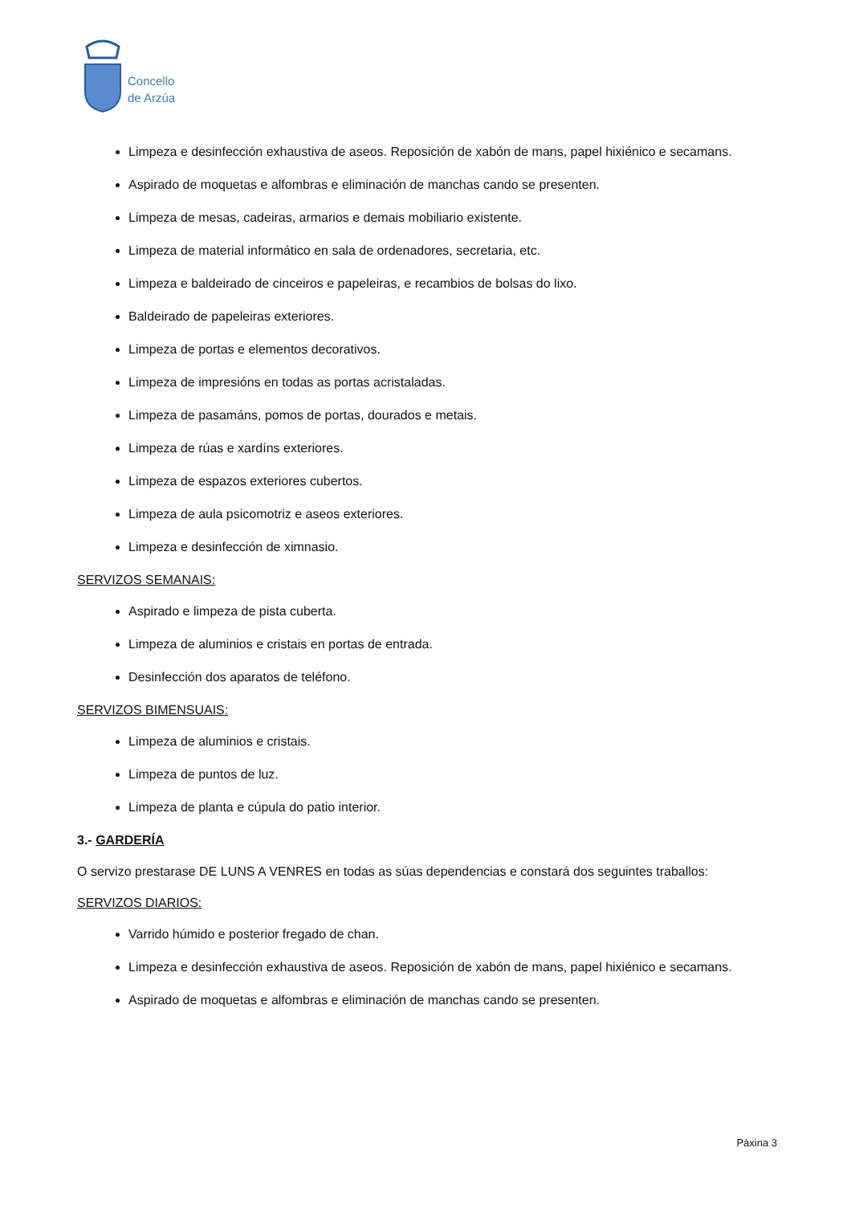Concello
de Arzúa
Limpeza e desinfección exhaustiva de aseos. Reposición de xabón de mans, papel hixiénico e secamans.
Aspirado de moquetas e alfombras e eliminación de manchas cando se presenten.
Limpeza de mesas, cadeiras, armarios e demais mobiliario existente.
Limpeza de material informático en sala de ordenadores, secretaria, etc.
Limpeza e baldeirado de cinceiros e papeleiras, e recambios de bolsas do lixo.
Baldeirado de papeleiras exteriores.
Limpeza de portas e elementos decorativos.
Limpeza de impresións en todas as portas acristaladas.
Limpeza de pasamáns, pomos de portas, dourados e metais.
Limpeza de rúas e xardíns exteriores.
Limpeza de espazos exteriores cubertos.
Limpeza de aula psicomotriz e aseos exteriores.
Limpeza e desinfección de ximnasio.
SERVIZOS SEMANAIS:
Aspirado e limpeza de pista cuberta.
Limpeza de aluminios e cristais en portas de entrada.
Desinfección dos aparatos de teléfono.
SERVIZOS BIMENSUAIS:
Limpeza de aluminios e cristais.
Limpeza de puntos de luz.
Limpeza de planta e cúpula do patio interior.
3.- GARDERÍA
O servizo prestarase DE LUNS A VENRES en todas as súas dependencias e constará dos seguintes traballos:
SERVIZOS DIARIOS:
Varrido húmido e posterior fregado de chan.
Limpeza e desinfección exhaustiva de aseos. Reposición de xabón de mans, papel hixiénico e secamans.
Aspirado de moquetas e alfombras e eliminación de manchas cando se presenten.
Páxina 3